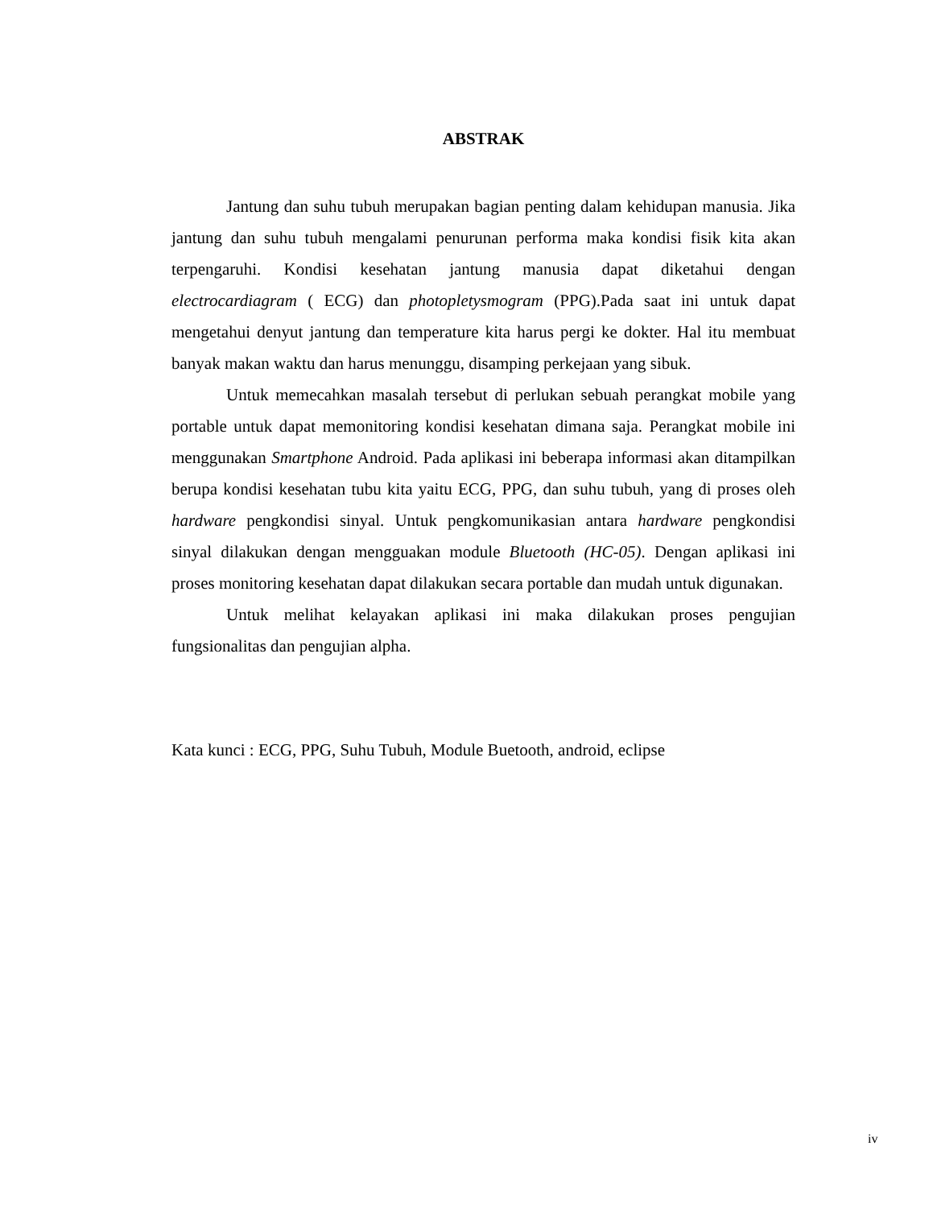ABSTRAK
Jantung dan suhu tubuh merupakan bagian penting dalam kehidupan manusia. Jika jantung dan suhu tubuh mengalami penurunan performa maka kondisi fisik kita akan terpengaruhi. Kondisi kesehatan jantung manusia dapat diketahui dengan electrocardiagram ( ECG) dan photopletysmogram (PPG).Pada saat ini untuk dapat mengetahui denyut jantung dan temperature kita harus pergi ke dokter. Hal itu membuat banyak makan waktu dan harus menunggu, disamping perkejaan yang sibuk.
Untuk memecahkan masalah tersebut di perlukan sebuah perangkat mobile yang portable untuk dapat memonitoring kondisi kesehatan dimana saja. Perangkat mobile ini menggunakan Smartphone Android. Pada aplikasi ini beberapa informasi akan ditampilkan berupa kondisi kesehatan tubu kita yaitu ECG, PPG, dan suhu tubuh, yang di proses oleh hardware pengkondisi sinyal. Untuk pengkomunikasian antara hardware pengkondisi sinyal dilakukan dengan mengguakan module Bluetooth (HC-05). Dengan aplikasi ini proses monitoring kesehatan dapat dilakukan secara portable dan mudah untuk digunakan.
Untuk melihat kelayakan aplikasi ini maka dilakukan proses pengujian fungsionalitas dan pengujian alpha.
Kata kunci : ECG, PPG, Suhu Tubuh, Module Buetooth, android, eclipse
iv